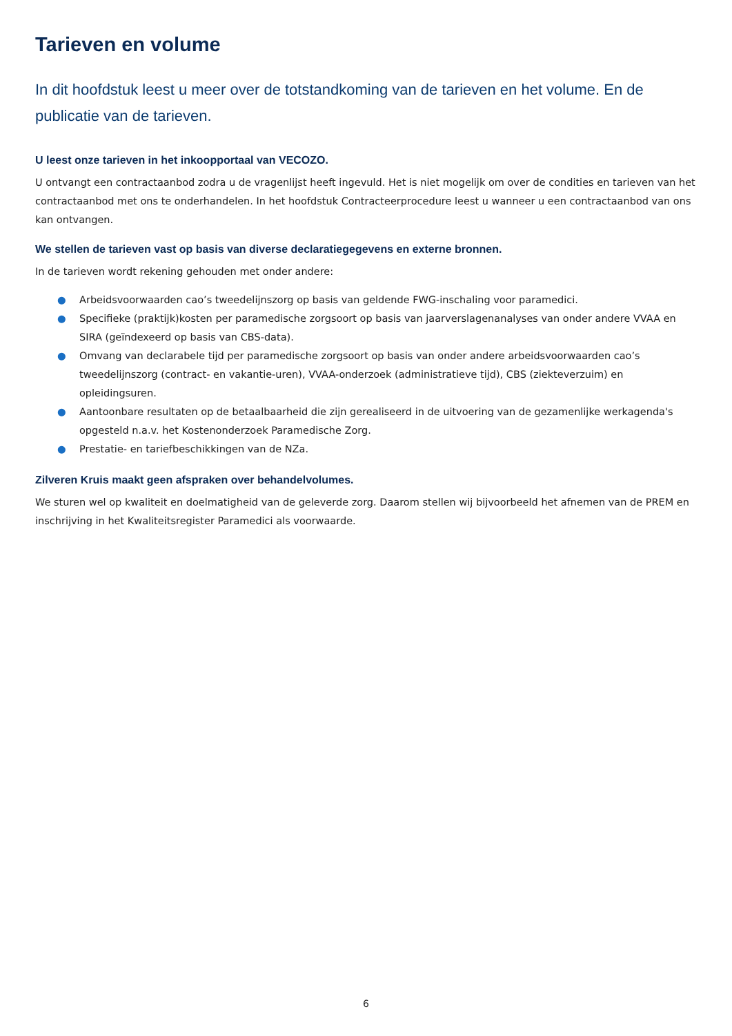Tarieven en volume
In dit hoofdstuk leest u meer over de totstandkoming van de tarieven en het volume. En de publicatie van de tarieven.
U leest onze tarieven in het inkoopportaal van VECOZO.
U ontvangt een contractaanbod zodra u de vragenlijst heeft ingevuld. Het is niet mogelijk om over de condities en tarieven van het contractaanbod met ons te onderhandelen. In het hoofdstuk Contracteerprocedure leest u wanneer u een contractaanbod van ons kan ontvangen.
We stellen de tarieven vast op basis van diverse declaratiegegevens en externe bronnen.
In de tarieven wordt rekening gehouden met onder andere:
● Arbeidsvoorwaarden cao’s tweedelijnszorg op basis van geldende FWG-inschaling voor paramedici.
● Specifieke (praktijk)kosten per paramedische zorgsoort op basis van jaarverslagenanalyses van onder andere VVAA en SIRA (geïndexeerd op basis van CBS-data).
● Omvang van declarabele tijd per paramedische zorgsoort op basis van onder andere arbeidsvoorwaarden cao’s tweedelijnszorg (contract- en vakantie-uren), VVAA-onderzoek (administratieve tijd), CBS (ziekteverzuim) en opleidingsuren.
● Aantoonbare resultaten op de betaalbaarheid die zijn gerealiseerd in de uitvoering van de gezamenlijke werkagenda's opgesteld n.a.v. het Kostenonderzoek Paramedische Zorg.
● Prestatie- en tariefbeschikkingen van de NZa.
Zilveren Kruis maakt geen afspraken over behandelvolumes.
We sturen wel op kwaliteit en doelmatigheid van de geleverde zorg. Daarom stellen wij bijvoorbeeld het afnemen van de PREM en inschrijving in het Kwaliteitsregister Paramedici als voorwaarde.
6